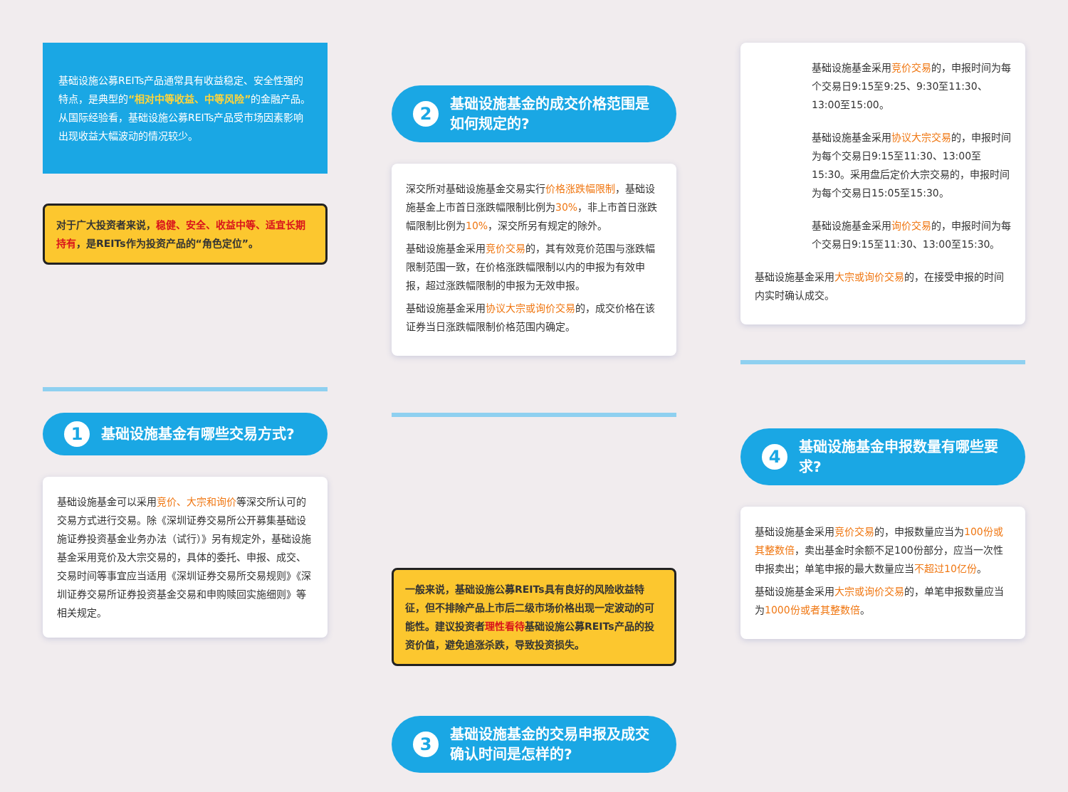基础设施公募REITs产品通常具有收益稳定、安全性强的特点，是典型的“相对中等收益、中等风险”的金融产品。从国际经验看，基础设施公募REITs产品受市场因素影响出现收益大幅波动的情况较少。
对于广大投资者来说，稳健、安全、收益中等、适宜长期持有，是REITs作为投资产品的“角色定位”。
1 基础设施基金有哪些交易方式?
基础设施基金可以采用竞价、大宗和询价等深交所认可的交易方式进行交易。除《深圳证券交易所公开募集基础设施证券投资基金业务办法（试行）》另有规定外，基础设施基金采用竞价及大宗交易的，具体的委托、申报、成交、交易时间等事宜应当适用《深圳证券交易所交易规则》《深圳证券交易所证券投资基金交易和申购赎回实施细则》等相关规定。
2 基础设施基金的成交价格范围是如何规定的?
深交所对基础设施基金交易实行价格涨跌幅限制，基础设施基金上市首日涨跌幅限制比例为30%，非上市首日涨跌幅限制比例为10%，深交所另有规定的除外。
基础设施基金采用竞价交易的，其有效竞价范围与涨跌幅限制范围一致，在价格涨跌幅限制以内的申报为有效申报，超过涨跌幅限制的申报为无效申报。
基础设施基金采用协议大宗或询价交易的，成交价格在该证券当日涨跌幅限制价格范围内确定。
一般来说，基础设施公募REITs具有良好的风险收益特征，但不排除产品上市后二级市场价格出现一定波动的可能性。建议投资者理性看待基础设施公募REITs产品的投资价值，避免追涨杀跌，导致投资损失。
3 基础设施基金的交易申报及成交确认时间是怎样的?
基础设施基金采用竞价交易的，申报时间为每个交易日9:15至9:25、9:30至11:30、13:00至15:00。
基础设施基金采用协议大宗交易的，申报时间为每个交易日9:15至11:30、13:00至15:30。采用盘后定价大宗交易的，申报时间为每个交易日15:05至15:30。
基础设施基金采用询价交易的，申报时间为每个交易日9:15至11:30、13:00至15:30。
基础设施基金采用大宗或询价交易的，在接受申报的时间内实时确认成交。
4 基础设施基金申报数量有哪些要求?
基础设施基金采用竞价交易的，申报数量应当为100份或其整数倍，卖出基金时余额不足100份部分，应当一次性申报卖出；单笔申报的最大数量应当不超过10亿份。
基础设施基金采用大宗或询价交易的，单笔申报数量应当为1000份或者其整数倍。